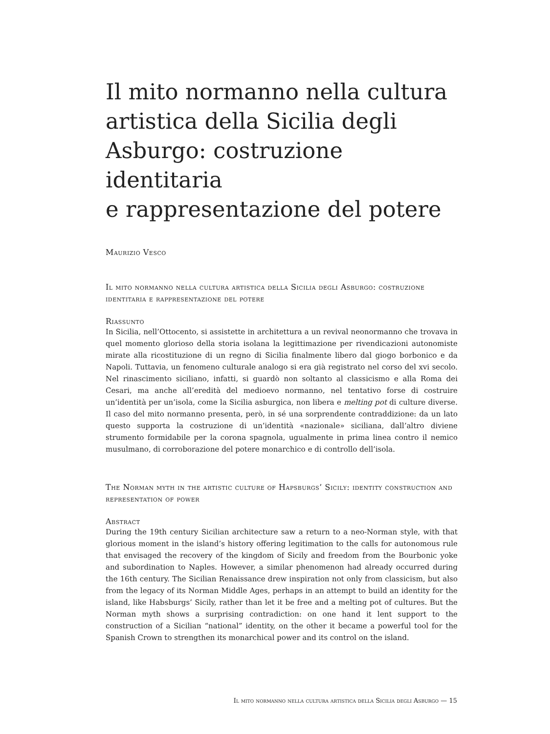Il mito normanno nella cultura artistica della Sicilia degli Asburgo: costruzione identitaria
e rappresentazione del potere
Maurizio Vesco
Il mito normanno nella cultura artistica della Sicilia degli Asburgo: costruzione identitaria e rappresentazione del potere
Riassunto
In Sicilia, nell’Ottocento, si assistette in architettura a un revival neonormanno che trovava in quel momento glorioso della storia isolana la legittimazione per rivendicazioni autonomiste mirate alla ricostituzione di un regno di Sicilia finalmente libero dal giogo borbonico e da Napoli. Tuttavia, un fenomeno culturale analogo si era già registrato nel corso del xvi secolo. Nel rinascimento siciliano, infatti, si guardò non soltanto al classicismo e alla Roma dei Cesari, ma anche all’eredità del medioevo normanno, nel tentativo forse di costruire un’identità per un’isola, come la Sicilia asburgica, non libera e melting pot di culture diverse. Il caso del mito normanno presenta, però, in sé una sorprendente contraddizione: da un lato questo supporta la costruzione di un’identità «nazionale» siciliana, dall’altro diviene strumento formidabile per la corona spagnola, ugualmente in prima linea contro il nemico musulmano, di corroborazione del potere monarchico e di controllo dell’isola.
The Norman myth in the artistic culture of Hapsburgs’ Sicily: identity construction and representation of power
Abstract
During the 19th century Sicilian architecture saw a return to a neo-Norman style, with that glorious moment in the island’s history offering legitimation to the calls for autonomous rule that envisaged the recovery of the kingdom of Sicily and freedom from the Bourbonic yoke and subordination to Naples. However, a similar phenomenon had already occurred during the 16th century. The Sicilian Renaissance drew inspiration not only from classicism, but also from the legacy of its Norman Middle Ages, perhaps in an attempt to build an identity for the island, like Habsburgs’ Sicily, rather than let it be free and a melting pot of cultures. But the Norman myth shows a surprising contradiction: on one hand it lent support to the construction of a Sicilian “national” identity, on the other it became a powerful tool for the Spanish Crown to strengthen its monarchical power and its control on the island.
Il mito normanno nella cultura artistica della Sicilia degli Asburgo — 15